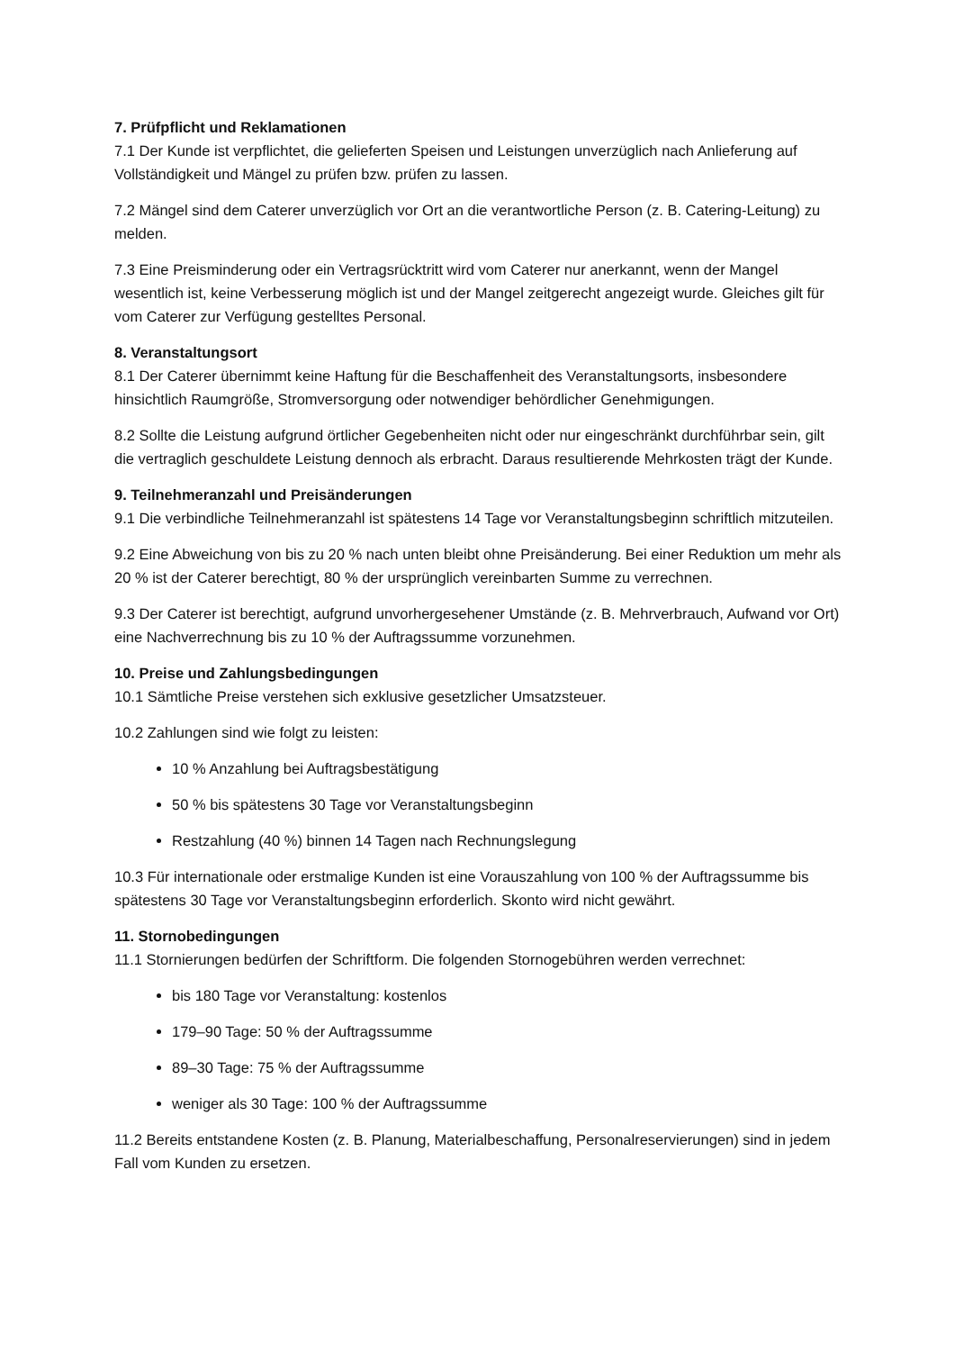7. Prüfpflicht und Reklamationen
7.1 Der Kunde ist verpflichtet, die gelieferten Speisen und Leistungen unverzüglich nach Anlieferung auf Vollständigkeit und Mängel zu prüfen bzw. prüfen zu lassen.
7.2 Mängel sind dem Caterer unverzüglich vor Ort an die verantwortliche Person (z. B. Catering-Leitung) zu melden.
7.3 Eine Preisminderung oder ein Vertragsrücktritt wird vom Caterer nur anerkannt, wenn der Mangel wesentlich ist, keine Verbesserung möglich ist und der Mangel zeitgerecht angezeigt wurde. Gleiches gilt für vom Caterer zur Verfügung gestelltes Personal.
8. Veranstaltungsort
8.1 Der Caterer übernimmt keine Haftung für die Beschaffenheit des Veranstaltungsorts, insbesondere hinsichtlich Raumgröße, Stromversorgung oder notwendiger behördlicher Genehmigungen.
8.2 Sollte die Leistung aufgrund örtlicher Gegebenheiten nicht oder nur eingeschränkt durchführbar sein, gilt die vertraglich geschuldete Leistung dennoch als erbracht. Daraus resultierende Mehrkosten trägt der Kunde.
9. Teilnehmeranzahl und Preisänderungen
9.1 Die verbindliche Teilnehmeranzahl ist spätestens 14 Tage vor Veranstaltungsbeginn schriftlich mitzuteilen.
9.2 Eine Abweichung von bis zu 20 % nach unten bleibt ohne Preisänderung. Bei einer Reduktion um mehr als 20 % ist der Caterer berechtigt, 80 % der ursprünglich vereinbarten Summe zu verrechnen.
9.3 Der Caterer ist berechtigt, aufgrund unvorhergesehener Umstände (z. B. Mehrverbrauch, Aufwand vor Ort) eine Nachverrechnung bis zu 10 % der Auftragssumme vorzunehmen.
10. Preise und Zahlungsbedingungen
10.1 Sämtliche Preise verstehen sich exklusive gesetzlicher Umsatzsteuer.
10.2 Zahlungen sind wie folgt zu leisten:
10 % Anzahlung bei Auftragsbestätigung
50 % bis spätestens 30 Tage vor Veranstaltungsbeginn
Restzahlung (40 %) binnen 14 Tagen nach Rechnungslegung
10.3 Für internationale oder erstmalige Kunden ist eine Vorauszahlung von 100 % der Auftragssumme bis spätestens 30 Tage vor Veranstaltungsbeginn erforderlich. Skonto wird nicht gewährt.
11. Stornobedingungen
11.1 Stornierungen bedürfen der Schriftform. Die folgenden Stornogebühren werden verrechnet:
bis 180 Tage vor Veranstaltung: kostenlos
179–90 Tage: 50 % der Auftragssumme
89–30 Tage: 75 % der Auftragssumme
weniger als 30 Tage: 100 % der Auftragssumme
11.2 Bereits entstandene Kosten (z. B. Planung, Materialbeschaffung, Personalreservierungen) sind in jedem Fall vom Kunden zu ersetzen.